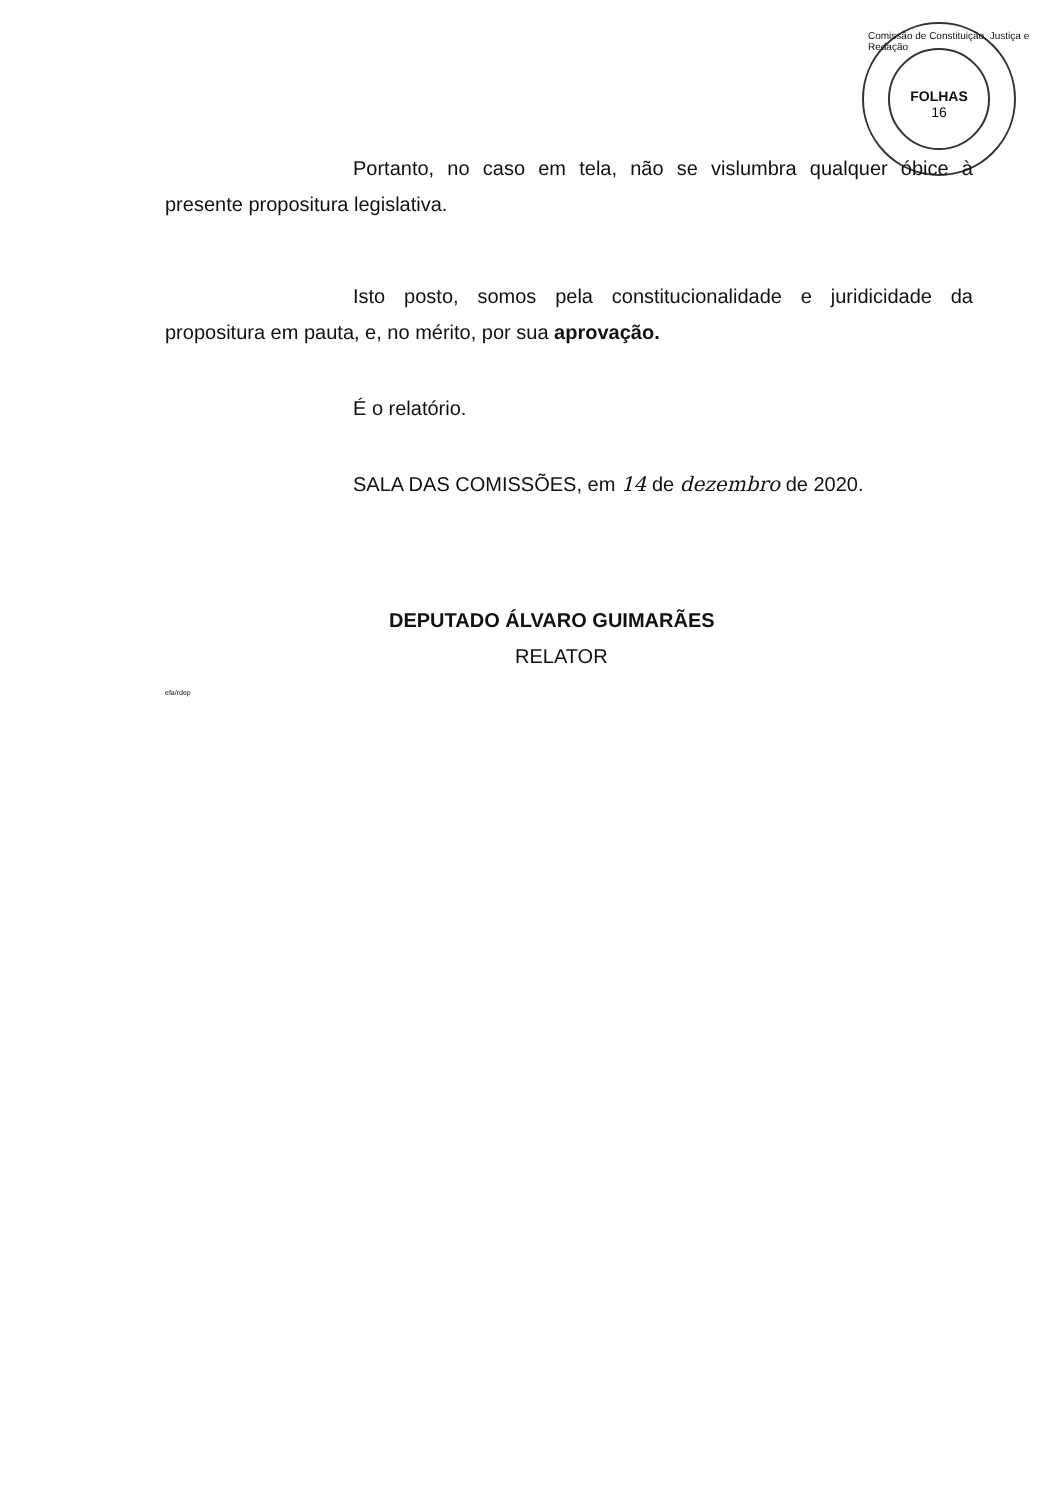FOLHAS
16
Comissão de Constituição, Justiça e Redação
Portanto, no caso em tela, não se vislumbra qualquer óbice à presente propositura legislativa.
Isto posto, somos pela constitucionalidade e juridicidade da propositura em pauta, e, no mérito, por sua aprovação.
É o relatório.
SALA DAS COMISSÕES, em 14 de dezembro de 2020.
DEPUTADO ÁLVARO GUIMARÃES
RELATOR
efa/rdep